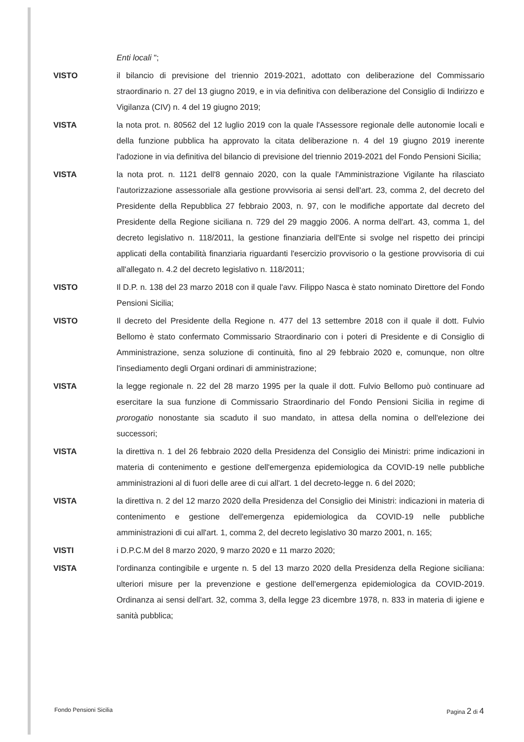Enti locali ";
VISTO il bilancio di previsione del triennio 2019-2021, adottato con deliberazione del Commissario straordinario n. 27 del 13 giugno 2019, e in via definitiva con deliberazione del Consiglio di Indirizzo e Vigilanza (CIV) n. 4 del 19 giugno 2019;
VISTA la nota prot. n. 80562 del 12 luglio 2019 con la quale l'Assessore regionale delle autonomie locali e della funzione pubblica ha approvato la citata deliberazione n. 4 del 19 giugno 2019 inerente l'adozione in via definitiva del bilancio di previsione del triennio 2019-2021 del Fondo Pensioni Sicilia;
VISTA la nota prot. n. 1121 dell'8 gennaio 2020, con la quale l'Amministrazione Vigilante ha rilasciato l'autorizzazione assessoriale alla gestione provvisoria ai sensi dell'art. 23, comma 2, del decreto del Presidente della Repubblica 27 febbraio 2003, n. 97, con le modifiche apportate dal decreto del Presidente della Regione siciliana n. 729 del 29 maggio 2006. A norma dell'art. 43, comma 1, del decreto legislativo n. 118/2011, la gestione finanziaria dell'Ente si svolge nel rispetto dei principi applicati della contabilità finanziaria riguardanti l'esercizio provvisorio o la gestione provvisoria di cui all'allegato n. 4.2 del decreto legislativo n. 118/2011;
VISTO Il D.P. n. 138 del 23 marzo 2018 con il quale l'avv. Filippo Nasca è stato nominato Direttore del Fondo Pensioni Sicilia;
VISTO Il decreto del Presidente della Regione n. 477 del 13 settembre 2018 con il quale il dott. Fulvio Bellomo è stato confermato Commissario Straordinario con i poteri di Presidente e di Consiglio di Amministrazione, senza soluzione di continuità, fino al 29 febbraio 2020 e, comunque, non oltre l'insediamento degli Organi ordinari di amministrazione;
VISTA la legge regionale n. 22 del 28 marzo 1995 per la quale il dott. Fulvio Bellomo può continuare ad esercitare la sua funzione di Commissario Straordinario del Fondo Pensioni Sicilia in regime di prorogatio nonostante sia scaduto il suo mandato, in attesa della nomina o dell'elezione dei successori;
VISTA la direttiva n. 1 del 26 febbraio 2020 della Presidenza del Consiglio dei Ministri: prime indicazioni in materia di contenimento e gestione dell'emergenza epidemiologica da COVID-19 nelle pubbliche amministrazioni al di fuori delle aree di cui all'art. 1 del decreto-legge n. 6 del 2020;
VISTA la direttiva n. 2 del 12 marzo 2020 della Presidenza del Consiglio dei Ministri: indicazioni in materia di contenimento e gestione dell'emergenza epidemiologica da COVID-19 nelle pubbliche amministrazioni di cui all'art. 1, comma 2, del decreto legislativo 30 marzo 2001, n. 165;
VISTI i D.P.C.M del 8 marzo 2020, 9 marzo 2020 e 11 marzo 2020;
VISTA l'ordinanza contingibile e urgente n. 5 del 13 marzo 2020 della Presidenza della Regione siciliana: ulteriori misure per la prevenzione e gestione dell'emergenza epidemiologica da COVID-2019. Ordinanza ai sensi dell'art. 32, comma 3, della legge 23 dicembre 1978, n. 833 in materia di igiene e sanità pubblica;
Fondo Pensioni Sicilia Pagina 2 di 4